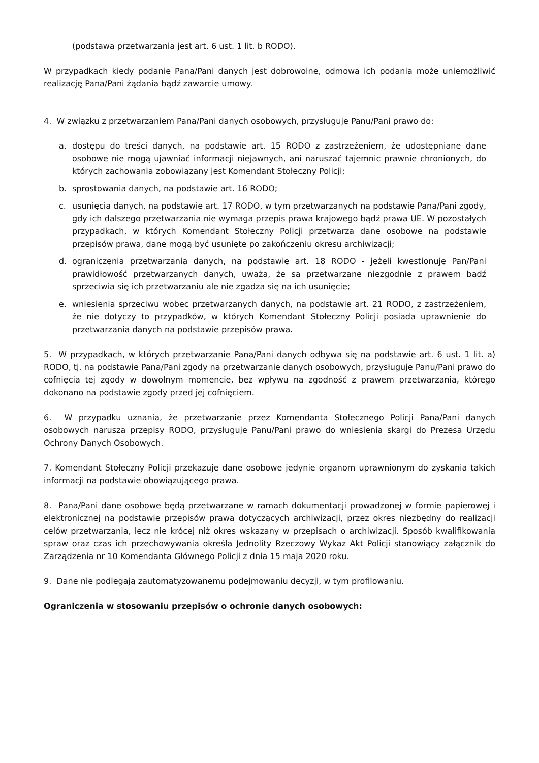(podstawą przetwarzania jest art. 6 ust. 1 lit. b RODO).
W przypadkach kiedy podanie Pana/Pani danych jest dobrowolne, odmowa ich podania może uniemożliwić realizację Pana/Pani żądania bądź zawarcie umowy.
4. W związku z przetwarzaniem Pana/Pani danych osobowych, przysługuje Panu/Pani prawo do:
a. dostępu do treści danych, na podstawie art. 15 RODO z zastrzeżeniem, że udostępniane dane osobowe nie mogą ujawniać informacji niejawnych, ani naruszać tajemnic prawnie chronionych, do których zachowania zobowiązany jest Komendant Stołeczny Policji;
b. sprostowania danych, na podstawie art. 16 RODO;
c. usunięcia danych, na podstawie art. 17 RODO, w tym przetwarzanych na podstawie Pana/Pani zgody, gdy ich dalszego przetwarzania nie wymaga przepis prawa krajowego bądź prawa UE. W pozostałych przypadkach, w których Komendant Stołeczny Policji przetwarza dane osobowe na podstawie przepisów prawa, dane mogą być usunięte po zakończeniu okresu archiwizacji;
d. ograniczenia przetwarzania danych, na podstawie art. 18 RODO - jeżeli kwestionuje Pan/Pani prawidłowość przetwarzanych danych, uważa, że są przetwarzane niezgodnie z prawem bądź sprzeciwia się ich przetwarzaniu ale nie zgadza się na ich usunięcie;
e. wniesienia sprzeciwu wobec przetwarzanych danych, na podstawie art. 21 RODO, z zastrzeżeniem, że nie dotyczy to przypadków, w których Komendant Stołeczny Policji posiada uprawnienie do przetwarzania danych na podstawie przepisów prawa.
5. W przypadkach, w których przetwarzanie Pana/Pani danych odbywa się na podstawie art. 6 ust. 1 lit. a) RODO, tj. na podstawie Pana/Pani zgody na przetwarzanie danych osobowych, przysługuje Panu/Pani prawo do cofnięcia tej zgody w dowolnym momencie, bez wpływu na zgodność z prawem przetwarzania, którego dokonano na podstawie zgody przed jej cofnięciem.
6. W przypadku uznania, że przetwarzanie przez Komendanta Stołecznego Policji Pana/Pani danych osobowych narusza przepisy RODO, przysługuje Panu/Pani prawo do wniesienia skargi do Prezesa Urzędu Ochrony Danych Osobowych.
7. Komendant Stołeczny Policji przekazuje dane osobowe jedynie organom uprawnionym do zyskania takich informacji na podstawie obowiązującego prawa.
8. Pana/Pani dane osobowe będą przetwarzane w ramach dokumentacji prowadzonej w formie papierowej i elektronicznej na podstawie przepisów prawa dotyczących archiwizacji, przez okres niezbędny do realizacji celów przetwarzania, lecz nie krócej niż okres wskazany w przepisach o archiwizacji. Sposób kwalifikowania spraw oraz czas ich przechowywania określa Jednolity Rzeczowy Wykaz Akt Policji stanowiący załącznik do Zarządzenia nr 10 Komendanta Głównego Policji z dnia 15 maja 2020 roku.
9. Dane nie podlegają zautomatyzowanemu podejmowaniu decyzji, w tym profilowaniu.
Ograniczenia w stosowaniu przepisów o ochronie danych osobowych: